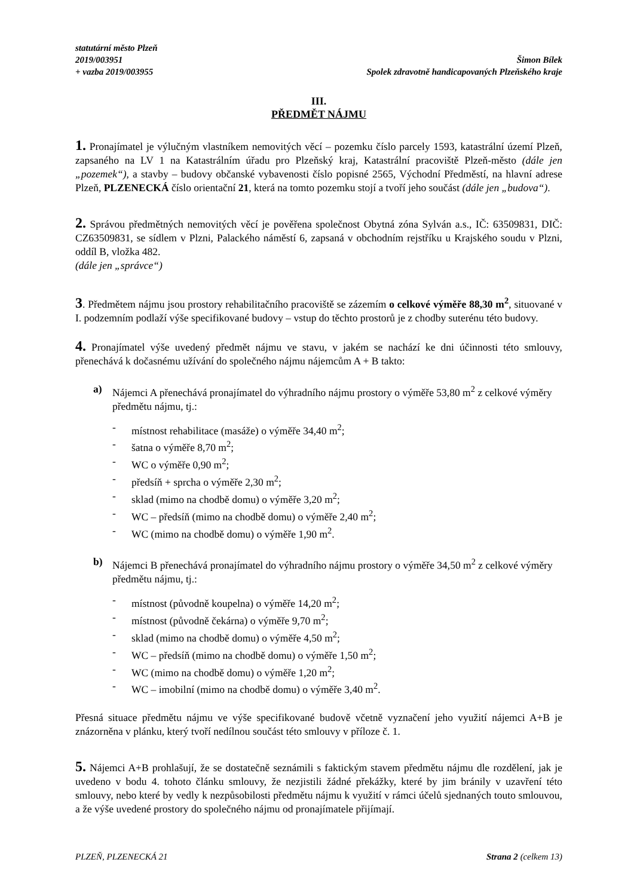statutární město Plzeň
2019/003951
+ vazba 2019/003955
Šimon Bílek
Spolek zdravotně handicapovaných Plzeňského kraje
III.
PŘEDMĚT NÁJMU
1. Pronajímatel je výlučným vlastníkem nemovitých věcí – pozemku číslo parcely 1593, katastrální území Plzeň, zapsaného na LV 1 na Katastrálním úřadu pro Plzeňský kraj, Katastrální pracoviště Plzeň-město (dále jen „pozemek“), a stavby – budovy občanské vybavenosti číslo popisné 2565, Východní Předměstí, na hlavní adrese Plzeň, PLZENECKÁ číslo orientační 21, která na tomto pozemku stojí a tvoří jeho součást (dále jen „budova“).
2. Správou předmětných nemovitých věcí je pověřena společnost Obytná zóna Sylván a.s., IČ: 63509831, DIČ: CZ63509831, se sídlem v Plzni, Palackého náměstí 6, zapsaná v obchodním rejstříku u Krajského soudu v Plzni, oddíl B, vložka 482.
(dále jen „správce“)
3. Předmětem nájmu jsou prostory rehabilitačního pracoviště se zázemím o celkové výměře 88,30 m<sup>2</sup>, situované v I. podzemním podlaží výše specifikované budovy – vstup do těchto prostorů je z chodby suterénu této budovy.
4. Pronajímatel výše uvedený předmět nájmu ve stavu, v jakém se nachází ke dni účinnosti této smlouvy, přenechává k dočasnému užívání do společného nájmu nájemcům A + B takto:
a) Nájemci A přenechává pronajímatel do výhradního nájmu prostory o výměře 53,80 m<sup>2</sup> z celkové výměry předmětu nájmu, tj.:
- místnost rehabilitace (masáže) o výměře 34,40 m<sup>2</sup>;
- šatna o výměře 8,70 m<sup>2</sup>;
- WC o výměře 0,90 m<sup>2</sup>;
- předsíň + sprcha o výměře 2,30 m<sup>2</sup>;
- sklad (mimo na chodbě domu) o výměře 3,20 m<sup>2</sup>;
- WC – předsíň (mimo na chodbě domu) o výměře 2,40 m<sup>2</sup>;
- WC (mimo na chodbě domu) o výměře 1,90 m<sup>2</sup>.
b) Nájemci B přenechává pronajímatel do výhradního nájmu prostory o výměře 34,50 m<sup>2</sup> z celkové výměry předmětu nájmu, tj.:
- místnost (původně koupelna) o výměře 14,20 m<sup>2</sup>;
- místnost (původně čekárna) o výměře 9,70 m<sup>2</sup>;
- sklad (mimo na chodbě domu) o výměře 4,50 m<sup>2</sup>;
- WC – předsíň (mimo na chodbě domu) o výměře 1,50 m<sup>2</sup>;
- WC (mimo na chodbě domu) o výměře 1,20 m<sup>2</sup>;
- WC – imobilní (mimo na chodbě domu) o výměře 3,40 m<sup>2</sup>.
Přesná situace předmětu nájmu ve výše specifikované budově včetně vyznačení jeho využití nájemci A+B je znázorněna v plánku, který tvoří nedílnou součást této smlouvy v příloze č. 1.
5. Nájemci A+B prohlašují, že se dostatečně seznámili s faktickým stavem předmětu nájmu dle rozdělení, jak je uvedeno v bodu 4. tohoto článku smlouvy, že nezjistili žádné překážky, které by jim bránily v uzavření této smlouvy, nebo které by vedly k nezpůsobilosti předmětu nájmu k využití v rámci účelů sjednaných touto smlouvou, a že výše uvedené prostory do společného nájmu od pronajímatele přijímají.
PLZEŇ, PLZENECKÁ 21 Strana 2 (celkem 13)